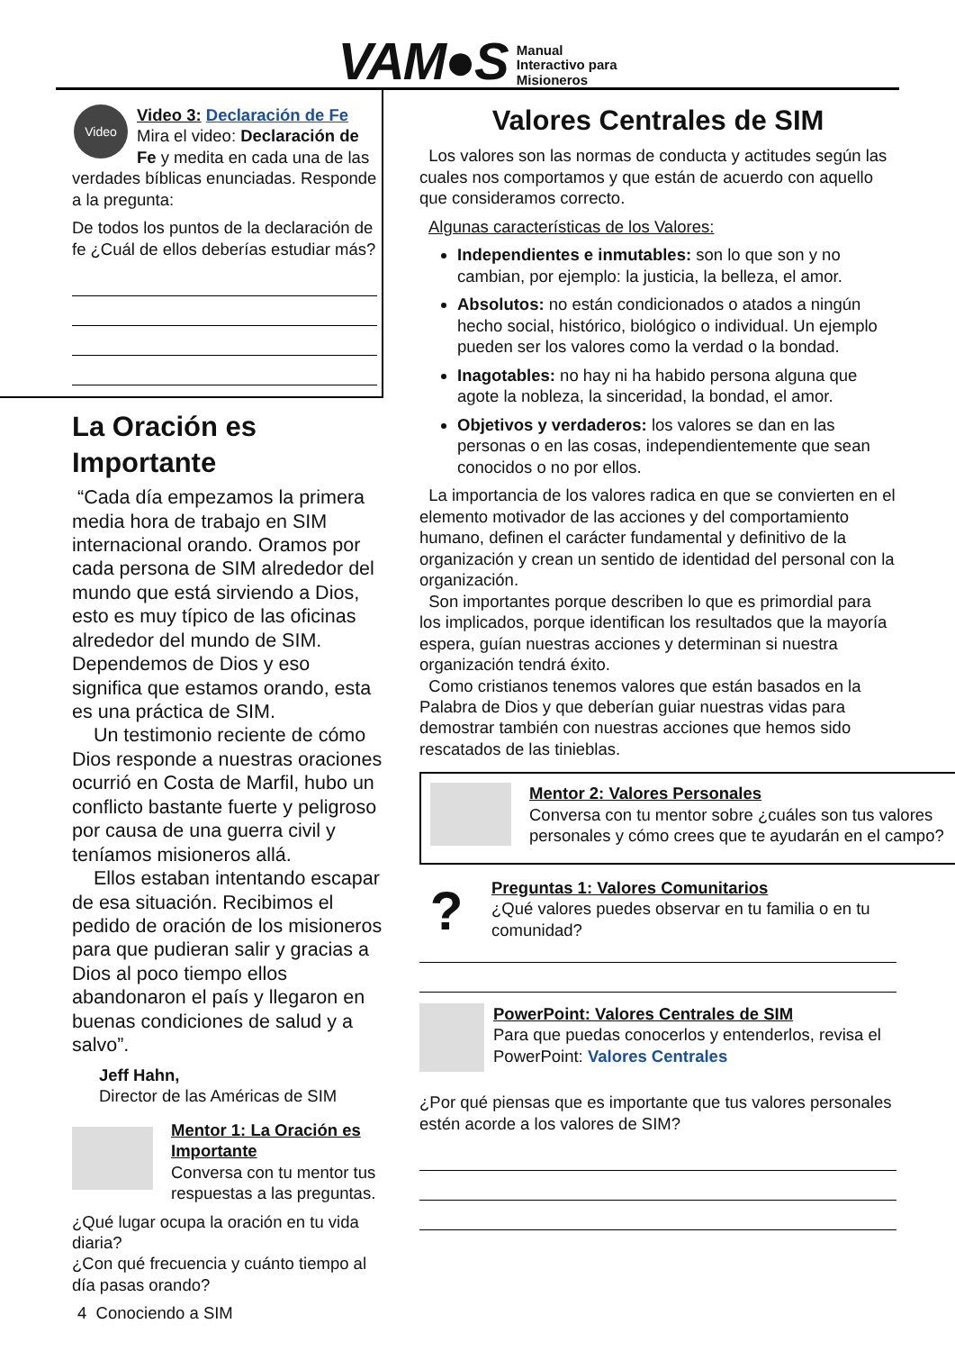VAM●S Manual
Interactivo para
Misioneros
Video
Video 3: Declaración de Fe
Mira el video: Declaración de Fe y medita en cada una de las verdades bíblicas enunciadas. Responde a la pregunta:
De todos los puntos de la declaración de fe ¿Cuál de ellos deberías estudiar más?
La Oración es Importante
“Cada día empezamos la primera media hora de trabajo en SIM internacional orando. Oramos por cada persona de SIM alrededor del mundo que está sirviendo a Dios, esto es muy típico de las oficinas alrededor del mundo de SIM. Dependemos de Dios y eso significa que estamos orando, esta es una práctica de SIM.
Un testimonio reciente de cómo Dios responde a nuestras oraciones ocurrió en Costa de Marfil, hubo un conflicto bastante fuerte y peligroso por causa de una guerra civil y teníamos misioneros allá.
Ellos estaban intentando escapar de esa situación. Recibimos el pedido de oración de los misioneros para que pudieran salir y gracias a Dios al poco tiempo ellos abandonaron el país y llegaron en buenas condiciones de salud y a salvo”.
Jeff Hahn,
Director de las Américas de SIM
Mentor 1: La Oración es Importante
Conversa con tu mentor tus respuestas a las preguntas.
¿Qué lugar ocupa la oración en tu vida diaria?
¿Con qué frecuencia y cuánto tiempo al día pasas orando?
4 Conociendo a SIM
Valores Centrales de SIM
Los valores son las normas de conducta y actitudes según las cuales nos comportamos y que están de acuerdo con aquello que consideramos correcto.
Algunas características de los Valores:
Independientes e inmutables: son lo que son y no cambian, por ejemplo: la justicia, la belleza, el amor.
Absolutos: no están condicionados o atados a ningún hecho social, histórico, biológico o individual. Un ejemplo pueden ser los valores como la verdad o la bondad.
Inagotables: no hay ni ha habido persona alguna que agote la nobleza, la sinceridad, la bondad, el amor.
Objetivos y verdaderos: los valores se dan en las personas o en las cosas, independientemente que sean conocidos o no por ellos.
La importancia de los valores radica en que se convierten en el elemento motivador de las acciones y del comportamiento humano, definen el carácter fundamental y definitivo de la organización y crean un sentido de identidad del personal con la organización.
Son importantes porque describen lo que es primordial para los implicados, porque identifican los resultados que la mayoría espera, guían nuestras acciones y determinan si nuestra organización tendrá éxito.
Como cristianos tenemos valores que están basados en la Palabra de Dios y que deberían guiar nuestras vidas para demostrar también con nuestras acciones que hemos sido rescatados de las tinieblas.
Mentor 2: Valores Personales
Conversa con tu mentor sobre ¿cuáles son tus valores personales y cómo crees que te ayudarán en el campo?
?
Preguntas 1: Valores Comunitarios
¿Qué valores puedes observar en tu familia o en tu comunidad?
PowerPoint: Valores Centrales de SIM
Para que puedas conocerlos y entenderlos, revisa el PowerPoint: Valores Centrales
¿Por qué piensas que es importante que tus valores personales estén acorde a los valores de SIM?